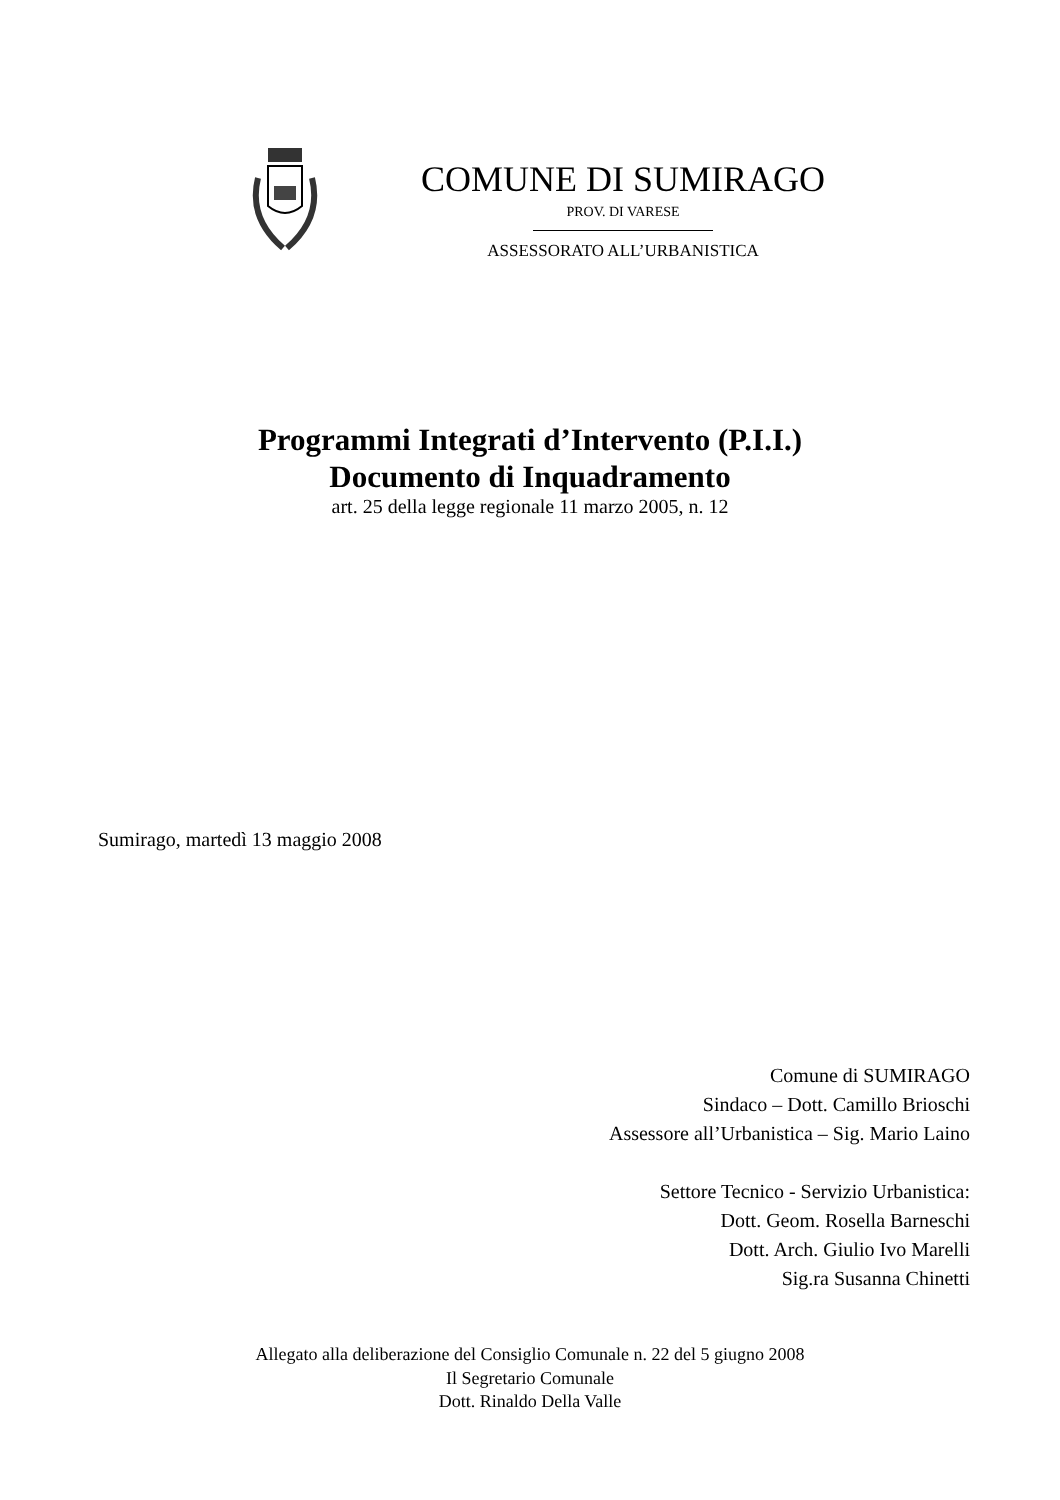COMUNE DI SUMIRAGO
PROV. DI VARESE
ASSESSORATO ALL’URBANISTICA
Programmi Integrati d’Intervento (P.I.I.)
Documento di Inquadramento
art. 25 della legge regionale 11 marzo 2005, n. 12
Sumirago, martedì 13 maggio 2008
Comune di SUMIRAGO
Sindaco – Dott. Camillo Brioschi
Assessore all’Urbanistica – Sig. Mario Laino
Settore Tecnico - Servizio Urbanistica:
Dott. Geom. Rosella Barneschi
Dott. Arch. Giulio Ivo Marelli
Sig.ra Susanna Chinetti
Allegato alla deliberazione del Consiglio Comunale n. 22 del 5 giugno 2008
Il Segretario Comunale
Dott. Rinaldo Della Valle